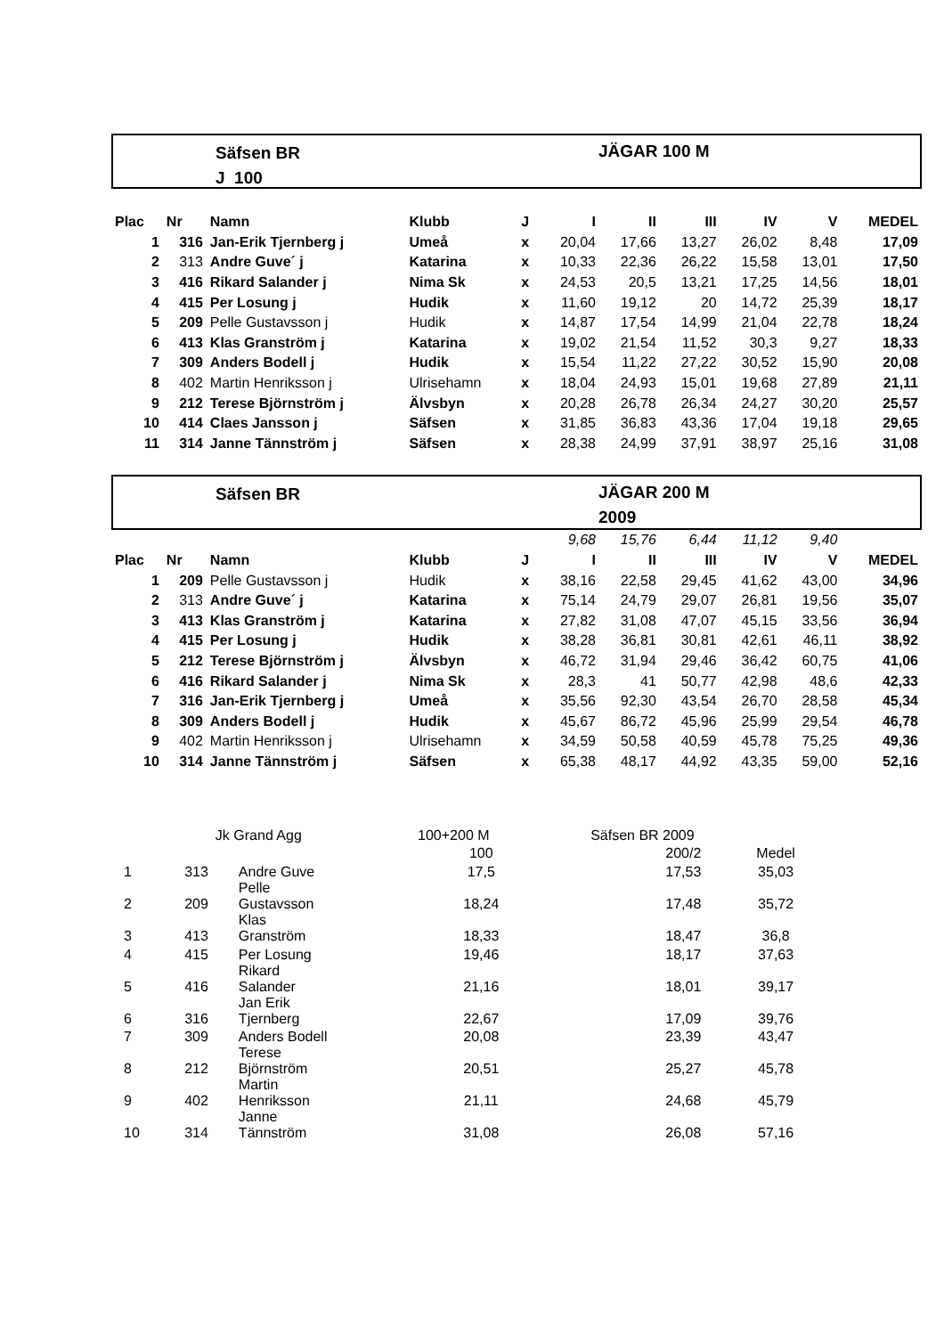Säfsen BR
J 100
JÄGAR 100 M
| Plac | Nr | Namn | Klubb | J | I | II | III | IV | V | MEDEL |
| --- | --- | --- | --- | --- | --- | --- | --- | --- | --- | --- |
| 1 | 316 | Jan-Erik Tjernberg j | Umeå | x | 20,04 | 17,66 | 13,27 | 26,02 | 8,48 | 17,09 |
| 2 | 313 | Andre Guve´ j | Katarina | x | 10,33 | 22,36 | 26,22 | 15,58 | 13,01 | 17,50 |
| 3 | 416 | Rikard Salander j | Nima Sk | x | 24,53 | 20,5 | 13,21 | 17,25 | 14,56 | 18,01 |
| 4 | 415 | Per Losung j | Hudik | x | 11,60 | 19,12 | 20 | 14,72 | 25,39 | 18,17 |
| 5 | 209 | Pelle Gustavsson j | Hudik | x | 14,87 | 17,54 | 14,99 | 21,04 | 22,78 | 18,24 |
| 6 | 413 | Klas Granström j | Katarina | x | 19,02 | 21,54 | 11,52 | 30,3 | 9,27 | 18,33 |
| 7 | 309 | Anders Bodell j | Hudik | x | 15,54 | 11,22 | 27,22 | 30,52 | 15,90 | 20,08 |
| 8 | 402 | Martin Henriksson j | Ulrisehamn | x | 18,04 | 24,93 | 15,01 | 19,68 | 27,89 | 21,11 |
| 9 | 212 | Terese Björnström j | Älvsbyn | x | 20,28 | 26,78 | 26,34 | 24,27 | 30,20 | 25,57 |
| 10 | 414 | Claes Jansson j | Säfsen | x | 31,85 | 36,83 | 43,36 | 17,04 | 19,18 | 29,65 |
| 11 | 314 | Janne Tännström j | Säfsen | x | 28,38 | 24,99 | 37,91 | 38,97 | 25,16 | 31,08 |
Säfsen BR JÄGAR 200 M
2009
| | | | | | 9,68 | 15,76 | 6,44 | 11,12 | 9,40 | |
| Plac | Nr | Namn | Klubb | J | I | II | III | IV | V | MEDEL |
| 1 | 209 | Pelle Gustavsson j | Hudik | x | 38,16 | 22,58 | 29,45 | 41,62 | 43,00 | 34,96 |
| 2 | 313 | Andre Guve´ j | Katarina | x | 75,14 | 24,79 | 29,07 | 26,81 | 19,56 | 35,07 |
| 3 | 413 | Klas Granström j | Katarina | x | 27,82 | 31,08 | 47,07 | 45,15 | 33,56 | 36,94 |
| 4 | 415 | Per Losung j | Hudik | x | 38,28 | 36,81 | 30,81 | 42,61 | 46,11 | 38,92 |
| 5 | 212 | Terese Björnström j | Älvsbyn | x | 46,72 | 31,94 | 29,46 | 36,42 | 60,75 | 41,06 |
| 6 | 416 | Rikard Salander j | Nima Sk | x | 28,3 | 41 | 50,77 | 42,98 | 48,6 | 42,33 |
| 7 | 316 | Jan-Erik Tjernberg j | Umeå | x | 35,56 | 92,30 | 43,54 | 26,70 | 28,58 | 45,34 |
| 8 | 309 | Anders Bodell j | Hudik | x | 45,67 | 86,72 | 45,96 | 25,99 | 29,54 | 46,78 |
| 9 | 402 | Martin Henriksson j | Ulrisehamn | x | 34,59 | 50,58 | 40,59 | 45,78 | 75,25 | 49,36 |
| 10 | 314 | Janne Tännström j | Säfsen | x | 65,38 | 48,17 | 44,92 | 43,35 | 59,00 | 52,16 |
| | | Jk Grand Agg | 100+200 M | Säfsen BR 2009 | |
| | | | 100 | 200/2 | Medel |
| 1 | 313 | Andre Guve | 17,5 | 17,53 | 35,03 |
| 2 | 209 | Pelle Gustavsson | 18,24 | 17,48 | 35,72 |
| 3 | 413 | Klas Granström | 18,33 | 18,47 | 36,8 |
| 4 | 415 | Per Losung | 19,46 | 18,17 | 37,63 |
| 5 | 416 | Rikard Salander | 21,16 | 18,01 | 39,17 |
| 6 | 316 | Jan Erik Tjernberg | 22,67 | 17,09 | 39,76 |
| 7 | 309 | Anders Bodell | 20,08 | 23,39 | 43,47 |
| 8 | 212 | Terese Björnström | 20,51 | 25,27 | 45,78 |
| 9 | 402 | Martin Henriksson | 21,11 | 24,68 | 45,79 |
| 10 | 314 | Janne Tännström | 31,08 | 26,08 | 57,16 |